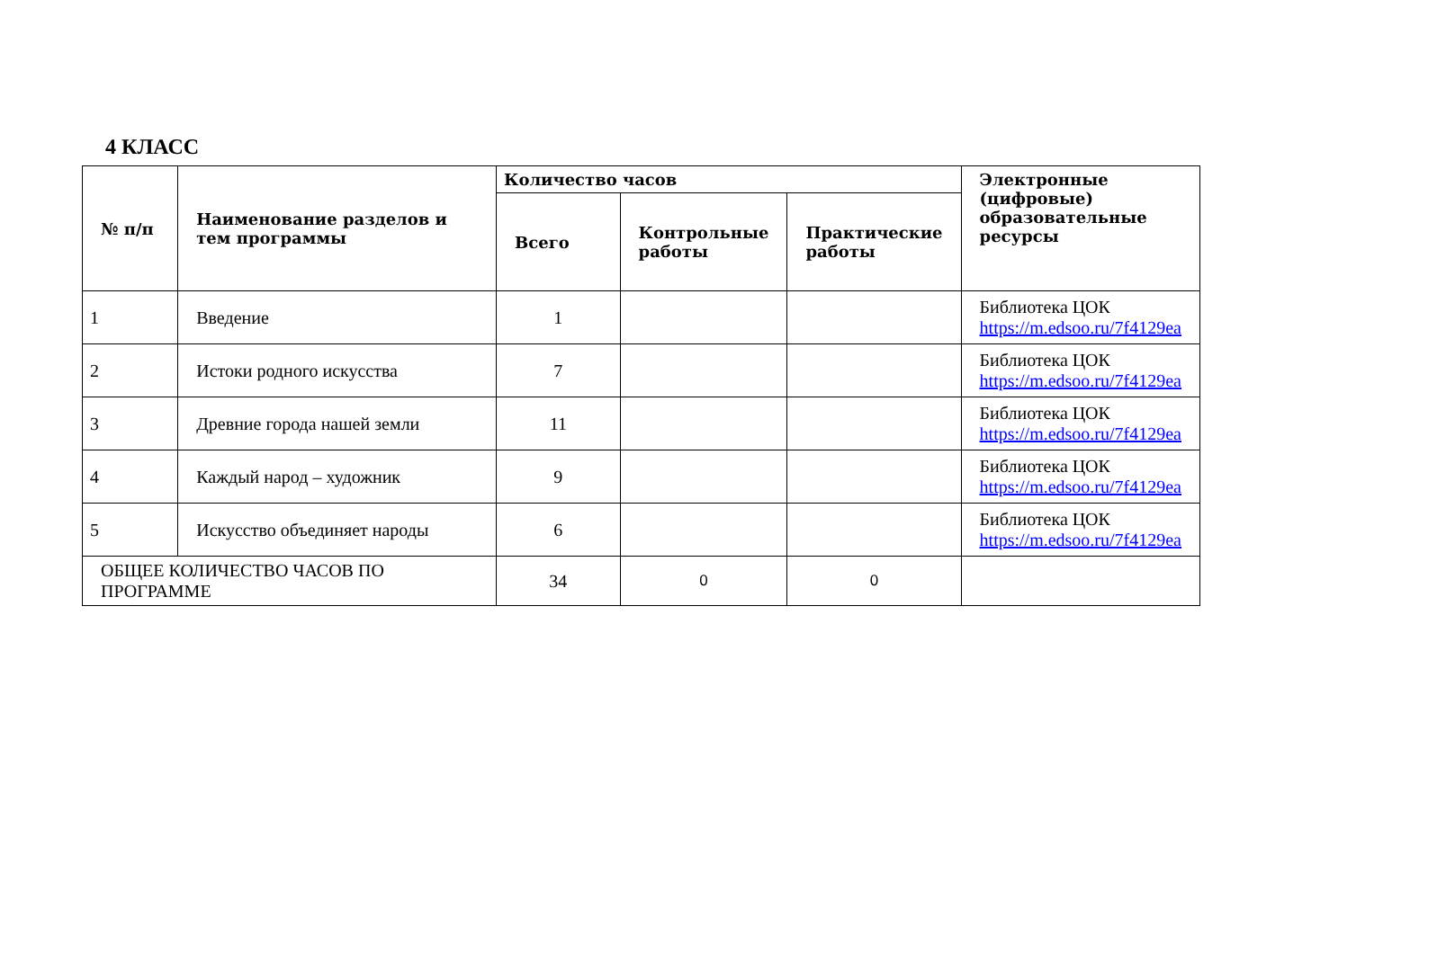4 КЛАСС
| № п/п | Наименование разделов и тем программы | Количество часов | | | Электронные (цифровые) образовательные ресурсы |
| --- | --- | --- | --- | --- | --- |
| | | Всего | Контрольные работы | Практические работы | |
| 1 | Введение | 1 | | | Библиотека ЦОК https://m.edsoo.ru/7f4129ea |
| 2 | Истоки родного искусства | 7 | | | Библиотека ЦОК https://m.edsoo.ru/7f4129ea |
| 3 | Древние города нашей земли | 11 | | | Библиотека ЦОК https://m.edsoo.ru/7f4129ea |
| 4 | Каждый народ – художник | 9 | | | Библиотека ЦОК https://m.edsoo.ru/7f4129ea |
| 5 | Искусство объединяет народы | 6 | | | Библиотека ЦОК https://m.edsoo.ru/7f4129ea |
| ОБЩЕЕ КОЛИЧЕСТВО ЧАСОВ ПО ПРОГРАММЕ | | 34 | 0 | 0 | |